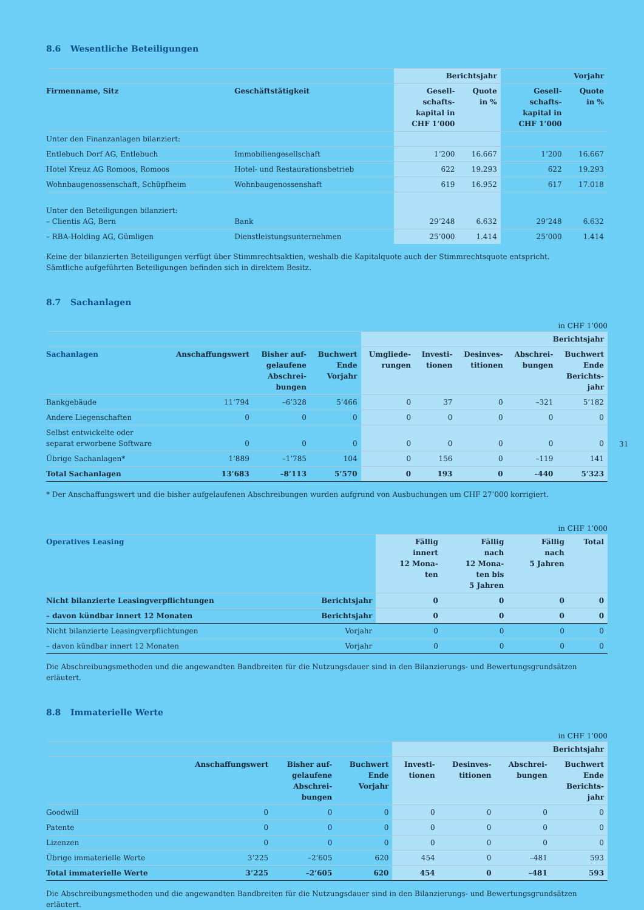8.6 Wesentliche Beteiligungen
| | | Berichtsjahr | | Vorjahr | |
| --- | --- | --- | --- | --- | --- |
| Firmenname, Sitz | Geschäftstätigkeit | Gesell- schafts- kapital in CHF 1’000 | Quote in % | Gesell- schafts- kapital in CHF 1’000 | Quote in % |
| Unter den Finanzanlagen bilanziert: | | | | | |
| Entlebuch Dorf AG, Entlebuch | Immobiliengesellschaft | 1’200 | 16.667 | 1’200 | 16.667 |
| Hotel Kreuz AG Romoos, Romoos | Hotel- und Restaurationsbetrieb | 622 | 19.293 | 622 | 19.293 |
| Wohnbaugenossenschaft, Schüpfheim | Wohnbaugenossenshaft | 619 | 16.952 | 617 | 17.018 |
| Unter den Beteiligungen bilanziert: – Clientis AG, Bern | Bank | 29’248 | 6.632 | 29’248 | 6.632 |
| – RBA-Holding AG, Gümligen | Dienstleistungsunternehmen | 25’000 | 1.414 | 25’000 | 1.414 |
Keine der bilanzierten Beteiligungen verfügt über Stimmrechtsaktien, weshalb die Kapitalquote auch der Stimmrechtsquote entspricht.
Sämtliche aufgeführten Beteiligungen befinden sich in direktem Besitz.
8.7 Sachanlagen
in CHF 1’000
| | | | | Berichtsjahr | | | | |
| --- | --- | --- | --- | --- | --- | --- | --- | --- |
| Sachanlagen | Anschaffungswert | Bisher auf- gelaufene Abschrei- bungen | Buchwert Ende Vorjahr | Umgliede- rungen | Investi- tionen | Desinves- titionen | Abschrei- bungen | Buchwert Ende Berichts- jahr |
| Bankgebäude | 11’794 | –6’328 | 5’466 | 0 | 37 | 0 | –321 | 5’182 |
| Andere Liegenschaften | 0 | 0 | 0 | 0 | 0 | 0 | 0 | 0 |
| Selbst entwickelte oder separat erworbene Software | 0 | 0 | 0 | 0 | 0 | 0 | 0 | 0 |
| Übrige Sachanlagen* | 1’889 | –1’785 | 104 | 0 | 156 | 0 | –119 | 141 |
| Total Sachanlagen | 13’683 | –8’113 | 5’570 | 0 | 193 | 0 | –440 | 5’323 |
* Der Anschaffungswert und die bisher aufgelaufenen Abschreibungen wurden aufgrund von Ausbuchungen um CHF 27’000 korrigiert.
in CHF 1’000
| Operatives Leasing | | Fällig innert 12 Mona- ten | Fällig nach 12 Mona- ten bis 5 Jahren | Fällig nach 5 Jahren | Total |
| --- | --- | --- | --- | --- | --- |
| Nicht bilanzierte Leasingverpflichtungen | Berichtsjahr | 0 | 0 | 0 | 0 |
| – davon kündbar innert 12 Monaten | Berichtsjahr | 0 | 0 | 0 | 0 |
| Nicht bilanzierte Leasingverpflichtungen | Vorjahr | 0 | 0 | 0 | 0 |
| – davon kündbar innert 12 Monaten | Vorjahr | 0 | 0 | 0 | 0 |
Die Abschreibungsmethoden und die angewandten Bandbreiten für die Nutzungsdauer sind in den Bilanzierungs- und Bewertungsgrundsätzen erläutert.
8.8 Immaterielle Werte
in CHF 1’000
| | | | | Berichtsjahr | | | |
| --- | --- | --- | --- | --- | --- | --- | --- |
| | Anschaffungswert | Bisher auf- gelaufene Abschrei- bungen | Buchwert Ende Vorjahr | Investi- tionen | Desinves- titionen | Abschrei- bungen | Buchwert Ende Berichts- jahr |
| Goodwill | 0 | 0 | 0 | 0 | 0 | 0 | 0 |
| Patente | 0 | 0 | 0 | 0 | 0 | 0 | 0 |
| Lizenzen | 0 | 0 | 0 | 0 | 0 | 0 | 0 |
| Übrige immaterielle Werte | 3’225 | –2’605 | 620 | 454 | 0 | –481 | 593 |
| Total immaterielle Werte | 3’225 | –2’605 | 620 | 454 | 0 | –481 | 593 |
Die Abschreibungsmethoden und die angewandten Bandbreiten für die Nutzungsdauer sind in den Bilanzierungs- und Bewertungsgrundsätzen erläutert.
31